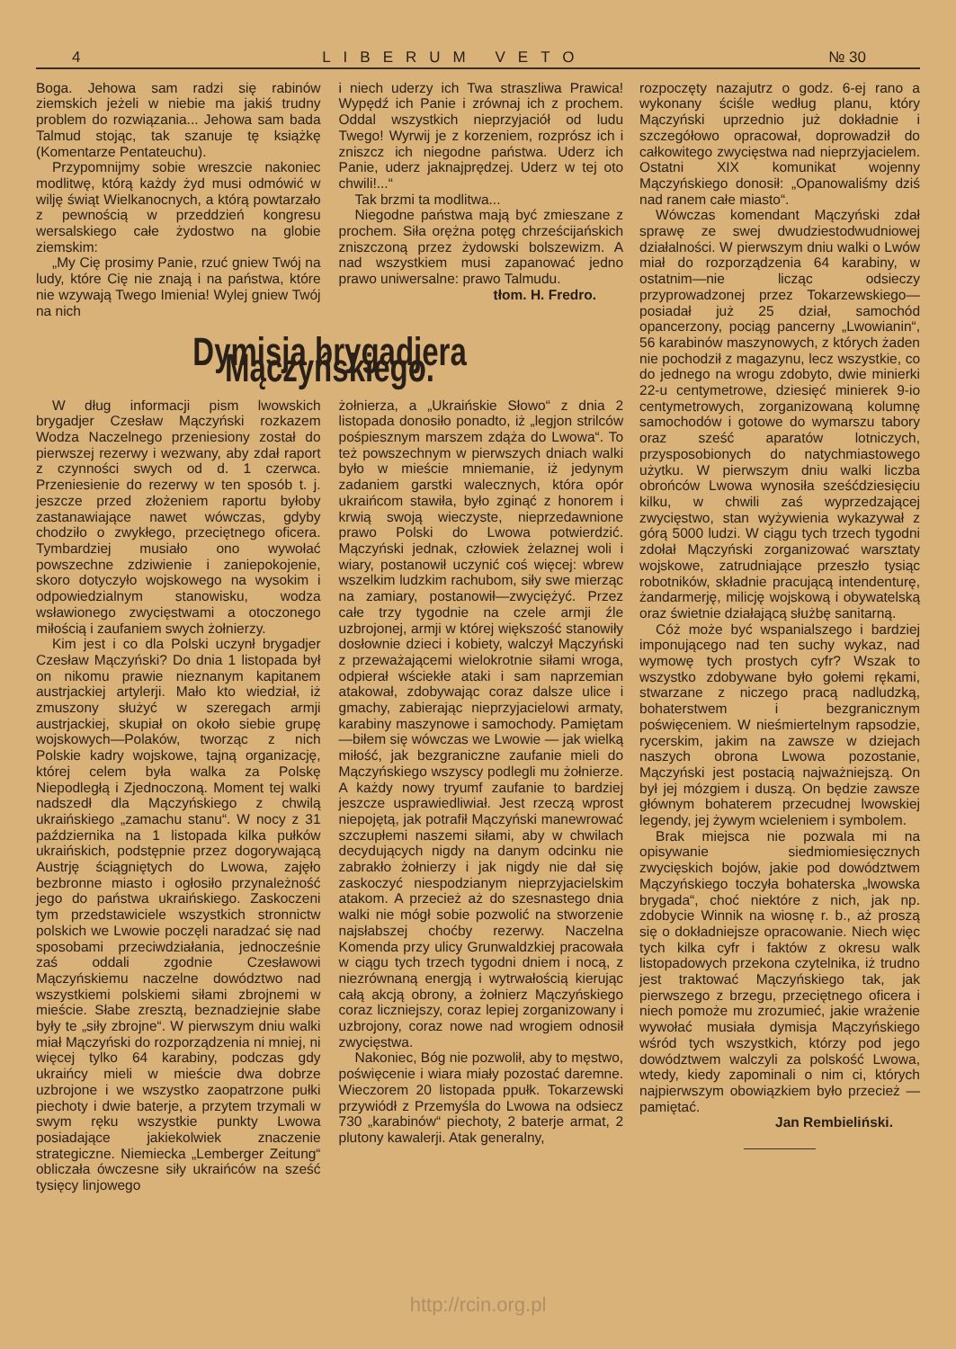4 LIBERUM VETO № 30
Boga. Jehowa sam radzi się rabinów ziemskich jeżeli w niebie ma jakiś trudny problem do rozwiązania... Jehowa sam bada Talmud stojąc, tak szanuje tę książkę (Komentarze Pentateuchu).
Przypomnijmy sobie wreszcie nakoniec modlitwę, którą każdy żyd musi odmówić w wilję świąt Wielkanocnych, a którą powtarzało z pewnością w przeddzień kongresu wersalskiego całe żydostwo na globie ziemskim:
„My Cię prosimy Panie, rzuć gniew Twój na ludy, które Cię nie znają i na państwa, które nie wzywają Twego Imienia! Wylej gniew Twój na nich
i niech uderzy ich Twa straszliwa Prawica! Wypędź ich Panie i zrównaj ich z prochem. Oddal wszystkich nieprzyjaciół od ludu Twego! Wyrwij je z korzeniem, rozprósz ich i zniszcz ich niegodne państwa. Uderz ich Panie, uderz jaknajprędzej. Uderz w tej oto chwili!...“
Tak brzmi ta modlitwa...
Niegodne państwa mają być zmieszane z prochem. Siła orężna potęg chrześcijańskich zniszczoną przez żydowski bolszewizm. A nad wszystkiem musi zapanować jedno prawo uniwersalne: prawo Talmudu.
tłom. H. Fredro.
Dymisja brygadjera Mączyńskiego.
W dług informacji pism lwowskich brygadjer Czesław Mączyński rozkazem Wodza Naczelnego przeniesiony został do pierwszej rezerwy i wezwany, aby zdał raport z czynności swych od d. 1 czerwca. Przeniesienie do rezerwy w ten sposób t. j. jeszcze przed złożeniem raportu byłoby zastanawiające nawet wówczas, gdyby chodziło o zwykłego, przeciętnego oficera. Tymbardziej musiało ono wywołać powszechne zdziwienie i zaniepokojenie, skoro dotyczyło wojskowego na wysokim i odpowiedzialnym stanowisku, wodza wsławionego zwycięstwami a otoczonego miłością i zaufaniem swych żołnierzy.
Kim jest i co dla Polski uczynł brygadjer Czesław Mączyński? Do dnia 1 listopada był on nikomu prawie nieznanym kapitanem austrjackiej artylerji. Mało kto wiedział, iż zmuszony służyć w szeregach armji austrjackiej, skupiał on około siebie grupę wojskowych—Polaków, tworząc z nich Polskie kadry wojskowe, tajną organizację, której celem była walka za Polskę Niepodległą i Zjednoczoną. Moment tej walki nadszedł dla Mączyńskiego z chwilą ukraińskiego „zamachu stanu“. W nocy z 31 października na 1 listopada kilka pułków ukraińskich, podstępnie przez dogorywającą Austrję ściągniętych do Lwowa, zajęło bezbronne miasto i ogłosiło przynależność jego do państwa ukraińskiego. Zaskoczeni tym przedstawiciele wszystkich stronnictw polskich we Lwowie poczęli naradzać się nad sposobami przeciwdziałania, jednocześnie zaś oddali zgodnie Czesławowi Mączyńskiemu naczelne dowództwo nad wszystkiemi polskiemi siłami zbrojnemi w mieście. Słabe zresztą, beznadziejnie słabe były te „siły zbrojne“. W pierwszym dniu walki miał Mączyński do rozporządzenia ni mniej, ni więcej tylko 64 karabiny, podczas gdy ukraińcy mieli w mieście dwa dobrze uzbrojone i we wszystko zaopatrzone pułki piechoty i dwie baterje, a przytem trzymali w swym ręku wszystkie punkty Lwowa posiadające jakiekolwiek znaczenie strategiczne. Niemiecka „Lemberger Zeitung“ obliczała ówczesne siły ukraińców na sześć tysięcy linjowego
żołnierza, a „Ukraińskie Słowo“ z dnia 2 listopada donosiło ponadto, iż „legjon strilców pośpiesznym marszem zdąża do Lwowa“. To też powszechnym w pierwszych dniach walki było w mieście mniemanie, iż jedynym zadaniem garstki walecznych, która opór ukraińcom stawiła, było zginąć z honorem i krwią swoją wieczyste, nieprzedawnione prawo Polski do Lwowa potwierdzić. Mączyński jednak, człowiek żelaznej woli i wiary, postanowił uczynić coś więcej: wbrew wszelkim ludzkim rachubom, siły swe mierząc na zamiary, postanowił—zwyciężyć. Przez całe trzy tygodnie na czele armji źle uzbrojonej, armji w której większość stanowiły dosłownie dzieci i kobiety, walczył Mączyński z przeważającemi wielokrotnie siłami wroga, odpierał wściekłe ataki i sam naprzemian atakował, zdobywając coraz dalsze ulice i gmachy, zabierając nieprzyjacielowi armaty, karabiny maszynowe i samochody. Pamiętam—biłem się wówczas we Lwowie — jak wielką miłość, jak bezgraniczne zaufanie mieli do Mączyńskiego wszyscy podlegli mu żołnierze. A każdy nowy tryumf zaufanie to bardziej jeszcze usprawiedliwiał. Jest rzeczą wprost niepojętą, jak potrafił Mączyński manewrować szczupłemi naszemi siłami, aby w chwilach decydujących nigdy na danym odcinku nie zabrakło żołnierzy i jak nigdy nie dał się zaskoczyć niespodzianym nieprzyjacielskim atakom. A przecież aż do szesnastego dnia walki nie mógł sobie pozwolić na stworzenie najsłabszej choćby rezerwy. Naczelna Komenda przy ulicy Grunwaldzkiej pracowała w ciągu tych trzech tygodni dniem i nocą, z niezrównaną energją i wytrwałością kierując całą akcją obrony, a żołnierz Mączyńskiego coraz liczniejszy, coraz lepiej zorganizowany i uzbrojony, coraz nowe nad wrogiem odnosił zwycięstwa.
Nakoniec, Bóg nie pozwolił, aby to męstwo, poświęcenie i wiara miały pozostać daremne. Wieczorem 20 listopada ppułk. Tokarzewski przywiódł z Przemyśla do Lwowa na odsiecz 730 „karabinów“ piechoty, 2 baterje armat, 2 plutony kawalerji. Atak generalny,
rozpoczęty nazajutrz o godz. 6-ej rano a wykonany ściśle według planu, który Mączyński uprzednio już dokładnie i szczegółowo opracował, doprowadził do całkowitego zwycięstwa nad nieprzyjacielem. Ostatni XIX komunikat wojenny Mączyńskiego donosił: „Opanowaliśmy dziś nad ranem całe miasto“.
Wówczas komendant Mączyński zdał sprawę ze swej dwudziestodwudniowej działalności. W pierwszym dniu walki o Lwów miał do rozporządzenia 64 karabiny, w ostatnim—nie licząc odsieczy przyprowadzonej przez Tokarzewskiego—posiadał już 25 dział, samochód opancerzony, pociąg pancerny „Lwowianin“, 56 karabinów maszynowych, z których żaden nie pochodził z magazynu, lecz wszystkie, co do jednego na wrogu zdobyto, dwie minierki 22-u centymetrowe, dziesięć minierek 9-io centymetrowych, zorganizowaną kolumnę samochodów i gotowe do wymarszu tabory oraz sześć aparatów lotniczych, przysposobionych do natychmiastowego użytku. W pierwszym dniu walki liczba obrońców Lwowa wynosiła sześćdziesięciu kilku, w chwili zaś wyprzedzającej zwycięstwo, stan wyżywienia wykazywał z górą 5000 ludzi. W ciągu tych trzech tygodni zdołał Mączyński zorganizować warsztaty wojskowe, zatrudniające przeszło tysiąc robotników, składnie pracującą intendenturę, żandarmerję, milicję wojskową i obywatelską oraz świetnie działającą służbę sanitarną.
Cóż może być wspanialszego i bardziej imponującego nad ten suchy wykaz, nad wymowę tych prostych cyfr? Wszak to wszystko zdobywane było gołemi rękami, stwarzane z niczego pracą nadludzką, bohaterstwem i bezgranicznym poświęceniem. W nieśmiertelnym rapsodzie, rycerskim, jakim na zawsze w dziejach naszych obrona Lwowa pozostanie, Mączyński jest postacią najważniejszą. On był jej mózgiem i duszą. On będzie zawsze głównym bohaterem przecudnej lwowskiej legendy, jej żywym wcieleniem i symbolem.
Brak miejsca nie pozwala mi na opisywanie siedmiomiesięcznych zwycięskich bojów, jakie pod dowództwem Mączyńskiego toczyła bohaterska „lwowska brygada“, choć niektóre z nich, jak np. zdobycie Winnik na wiosnę r. b., aż proszą się o dokładniejsze opracowanie. Niech więc tych kilka cyfr i faktów z okresu walk listopadowych przekona czytelnika, iż trudno jest traktować Mączyńskiego tak, jak pierwszego z brzegu, przeciętnego oficera i niech pomoże mu zrozumieć, jakie wrażenie wywołać musiała dymisja Mączyńskiego wśród tych wszystkich, którzy pod jego dowództwem walczyli za polskość Lwowa, wtedy, kiedy zapominali o nim ci, których najpierwszym obowiązkiem było przecież — pamiętać.
Jan Rembieliński.
http://rcin.org.pl